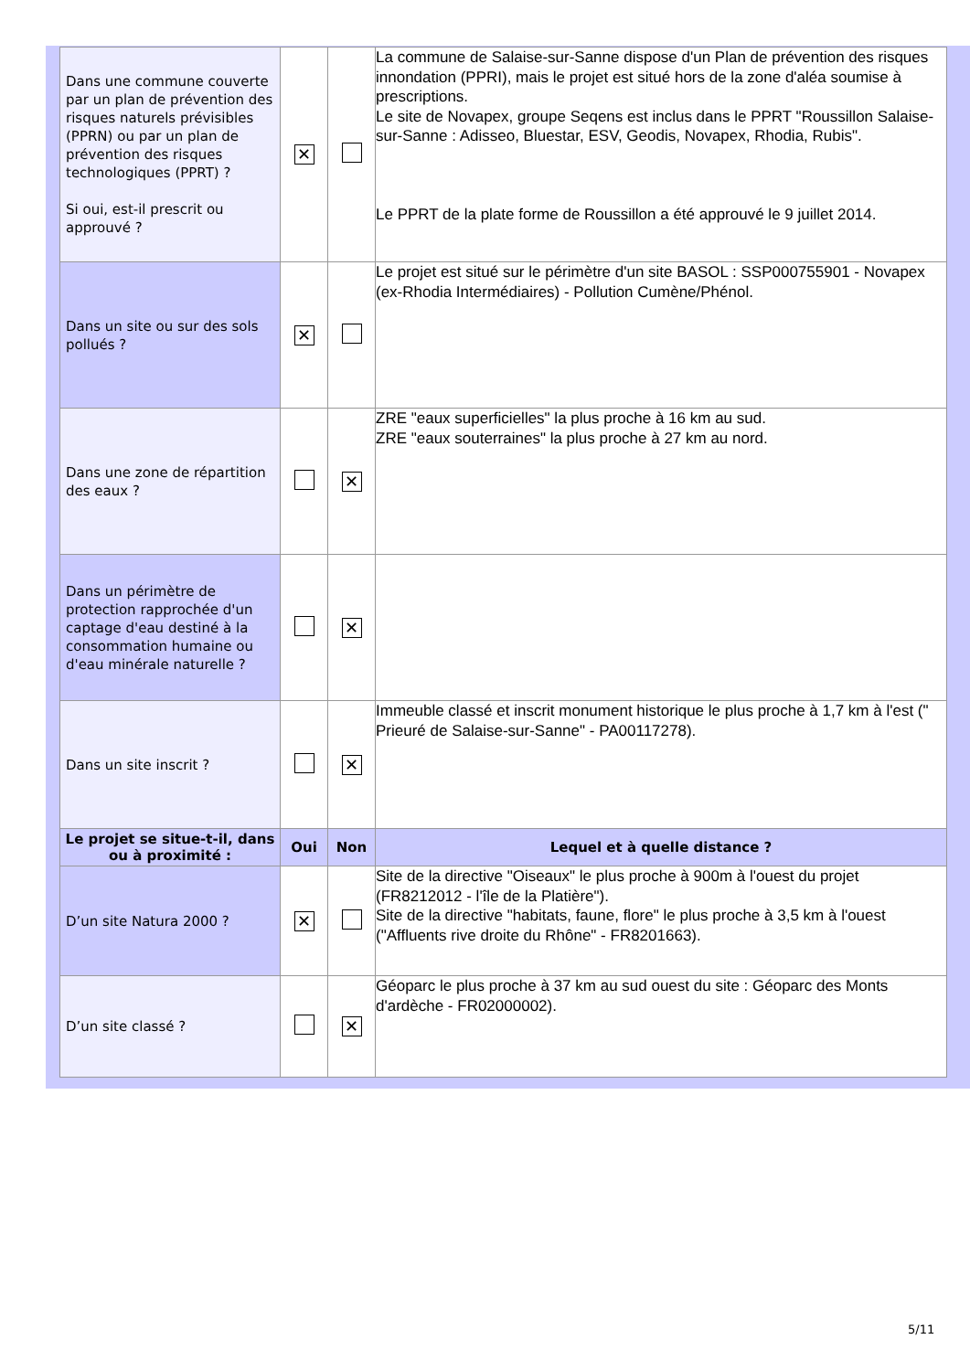| Dans une commune couverte par un plan de prévention des risques naturels prévisibles (PPRN) ou par un plan de prévention des risques technologiques (PPRT) ? Si oui, est-il prescrit ou approuvé ? | ✕ | | La commune de Salaise-sur-Sanne dispose d'un Plan de prévention des risques innondation (PPRI), mais le projet est situé hors de la zone d'aléa soumise à prescriptions. Le site de Novapex, groupe Seqens est inclus dans le PPRT "Roussillon Salaise-sur-Sanne : Adisseo, Bluestar, ESV, Geodis, Novapex, Rhodia, Rubis". Le PPRT de la plate forme de Roussillon a été approuvé le 9 juillet 2014. |
| Dans un site ou sur des sols pollués ? | ✕ | | Le projet est situé sur le périmètre d'un site BASOL : SSP000755901 - Novapex (ex-Rhodia Intermédiaires) - Pollution Cumène/Phénol. |
| Dans une zone de répartition des eaux ? | | ✕ | ZRE "eaux superficielles" la plus proche à 16 km au sud. ZRE "eaux souterraines" la plus proche à 27 km au nord. |
| Dans un périmètre de protection rapprochée d'un captage d'eau destiné à la consommation humaine ou d'eau minérale naturelle ? | | ✕ | |
| Dans un site inscrit ? | | ✕ | Immeuble classé et inscrit monument historique le plus proche à 1,7 km à l'est (" Prieuré de Salaise-sur-Sanne" - PA00117278). |
| Le projet se situe-t-il, dans ou à proximité : | Oui | Non | Lequel et à quelle distance ? |
| D’un site Natura 2000 ? | ✕ | | Site de la directive "Oiseaux" le plus proche à 900m à l'ouest du projet (FR8212012 - l'île de la Platière"). Site de la directive "habitats, faune, flore" le plus proche à 3,5 km à l'ouest ("Affluents rive droite du Rhône" - FR8201663). |
| D’un site classé ? | | ✕ | Géoparc le plus proche à 37 km au sud ouest du site : Géoparc des Monts d'ardèche - FR02000002). |
5/11